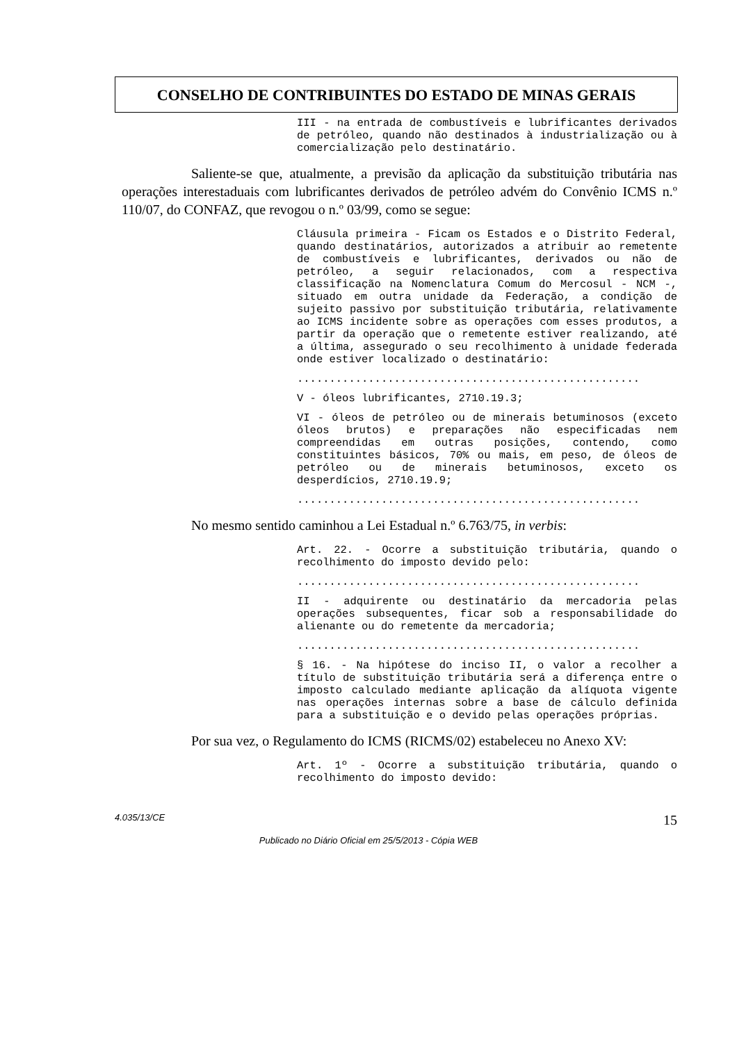CONSELHO DE CONTRIBUINTES DO ESTADO DE MINAS GERAIS
III - na entrada de combustíveis e lubrificantes derivados de petróleo, quando não destinados à industrialização ou à comercialização pelo destinatário.
Saliente-se que, atualmente, a previsão da aplicação da substituição tributária nas operações interestaduais com lubrificantes derivados de petróleo advém do Convênio ICMS n.º 110/07, do CONFAZ, que revogou o n.º 03/99, como se segue:
Cláusula primeira - Ficam os Estados e o Distrito Federal, quando destinatários, autorizados a atribuir ao remetente de combustíveis e lubrificantes, derivados ou não de petróleo, a seguir relacionados, com a respectiva classificação na Nomenclatura Comum do Mercosul - NCM -, situado em outra unidade da Federação, a condição de sujeito passivo por substituição tributária, relativamente ao ICMS incidente sobre as operações com esses produtos, a partir da operação que o remetente estiver realizando, até a última, assegurado o seu recolhimento à unidade federada onde estiver localizado o destinatário:
.....................................................
V - óleos lubrificantes, 2710.19.3;
VI - óleos de petróleo ou de minerais betuminosos (exceto óleos brutos) e preparações não especificadas nem compreendidas em outras posições, contendo, como constituintes básicos, 70% ou mais, em peso, de óleos de petróleo ou de minerais betuminosos, exceto os desperdícios, 2710.19.9;
.....................................................
No mesmo sentido caminhou a Lei Estadual n.º 6.763/75, in verbis:
Art. 22. - Ocorre a substituição tributária, quando o recolhimento do imposto devido pelo:
.....................................................
II - adquirente ou destinatário da mercadoria pelas operações subsequentes, ficar sob a responsabilidade do alienante ou do remetente da mercadoria;
.....................................................
§ 16. - Na hipótese do inciso II, o valor a recolher a título de substituição tributária será a diferença entre o imposto calculado mediante aplicação da alíquota vigente nas operações internas sobre a base de cálculo definida para a substituição e o devido pelas operações próprias.
Por sua vez, o Regulamento do ICMS (RICMS/02) estabeleceu no Anexo XV:
Art. 1º - Ocorre a substituição tributária, quando o recolhimento do imposto devido:
4.035/13/CE 15
Publicado no Diário Oficial em 25/5/2013 - Cópia WEB